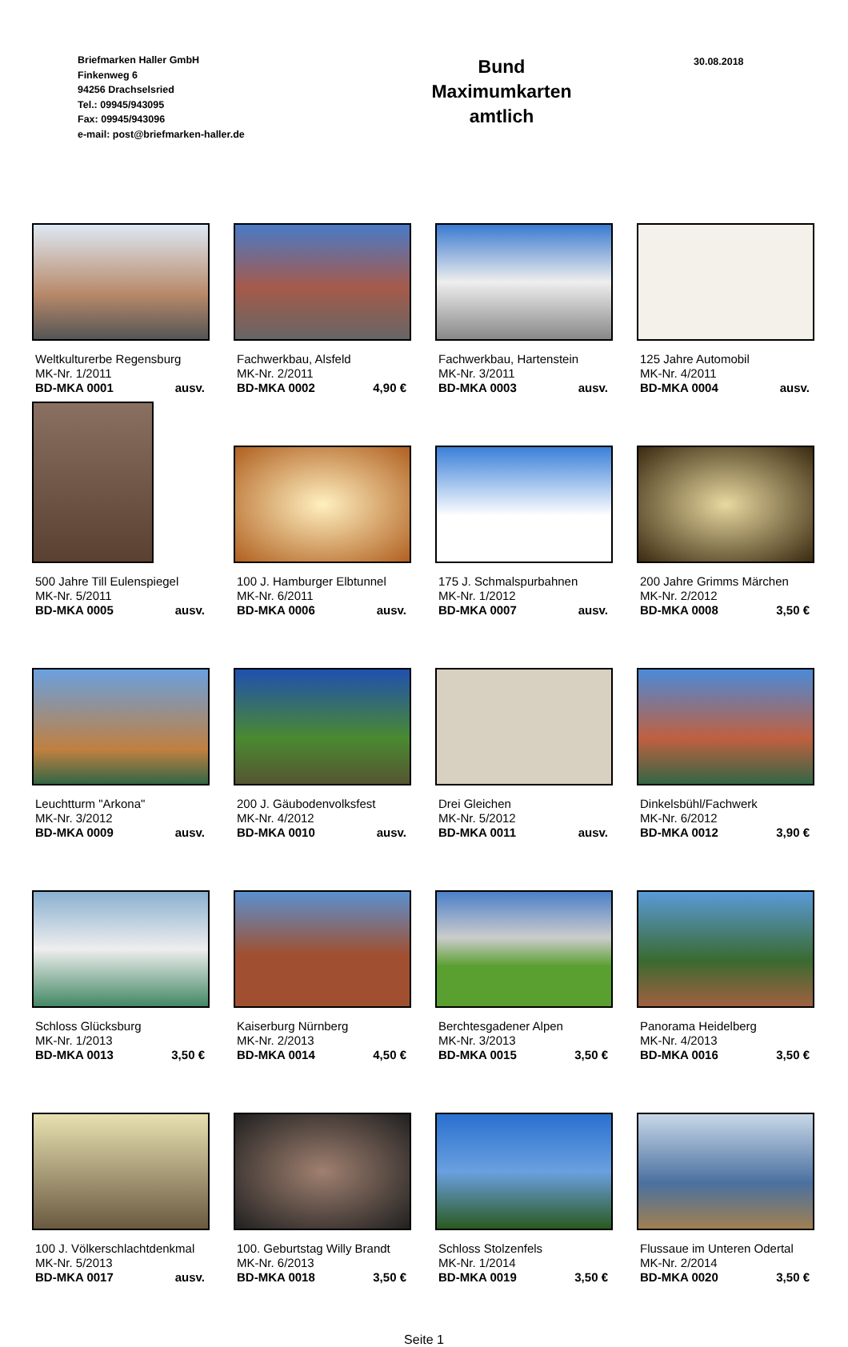Briefmarken Haller GmbH
Finkenweg 6
94256 Drachselsried
Tel.: 09945/943095
Fax: 09945/943096
e-mail: post@briefmarken-haller.de
Bund
Maximumkarten
amtlich
30.08.2018
Weltkulturerbe Regensburg
MK-Nr. 1/2011
BD-MKA 0001 ausv.
Fachwerkbau, Alsfeld
MK-Nr. 2/2011
BD-MKA 0002 4,90 €
Fachwerkbau, Hartenstein
MK-Nr. 3/2011
BD-MKA 0003 ausv.
125 Jahre Automobil
MK-Nr. 4/2011
BD-MKA 0004 ausv.
500 Jahre Till Eulenspiegel
MK-Nr. 5/2011
BD-MKA 0005 ausv.
100 J. Hamburger Elbtunnel
MK-Nr. 6/2011
BD-MKA 0006 ausv.
175 J. Schmalspurbahnen
MK-Nr. 1/2012
BD-MKA 0007 ausv.
200 Jahre Grimms Märchen
MK-Nr. 2/2012
BD-MKA 0008 3,50 €
Leuchtturm "Arkona"
MK-Nr. 3/2012
BD-MKA 0009 ausv.
200 J. Gäubodenvolksfest
MK-Nr. 4/2012
BD-MKA 0010 ausv.
Drei Gleichen
MK-Nr. 5/2012
BD-MKA 0011 ausv.
Dinkelsbühl/Fachwerk
MK-Nr. 6/2012
BD-MKA 0012 3,90 €
Schloss Glücksburg
MK-Nr. 1/2013
BD-MKA 0013 3,50 €
Kaiserburg Nürnberg
MK-Nr. 2/2013
BD-MKA 0014 4,50 €
Berchtesgadener Alpen
MK-Nr. 3/2013
BD-MKA 0015 3,50 €
Panorama Heidelberg
MK-Nr. 4/2013
BD-MKA 0016 3,50 €
100 J. Völkerschlachtdenkmal
MK-Nr. 5/2013
BD-MKA 0017 ausv.
100. Geburtstag Willy Brandt
MK-Nr. 6/2013
BD-MKA 0018 3,50 €
Schloss Stolzenfels
MK-Nr. 1/2014
BD-MKA 0019 3,50 €
Flussaue im Unteren Odertal
MK-Nr. 2/2014
BD-MKA 0020 3,50 €
Seite 1